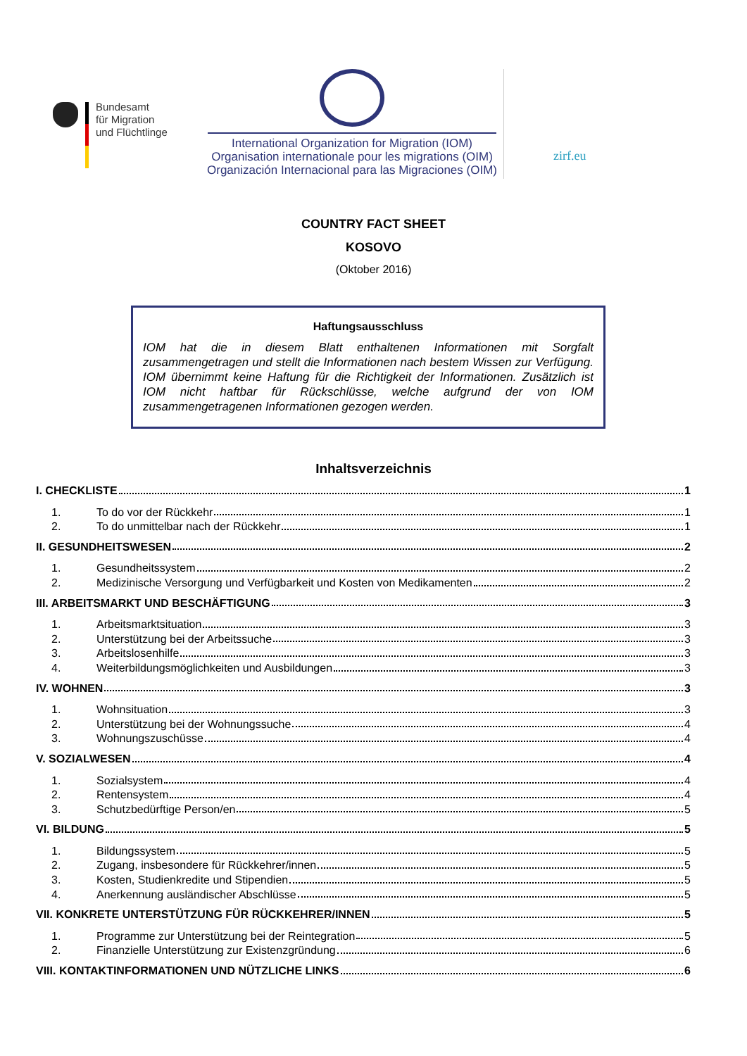Bundesamt
für Migration
und Flüchtlinge
International Organization for Migration (IOM)
Organisation internationale pour les migrations (OIM)
Organización Internacional para las Migraciones (OIM)
zirf.eu
COUNTRY FACT SHEET
KOSOVO
(Oktober 2016)
Haftungsausschluss
IOM hat die in diesem Blatt enthaltenen Informationen mit Sorgfalt zusammengetragen und stellt die Informationen nach bestem Wissen zur Verfügung. IOM übernimmt keine Haftung für die Richtigkeit der Informationen. Zusätzlich ist IOM nicht haftbar für Rückschlüsse, welche aufgrund der von IOM zusammengetragenen Informationen gezogen werden.
Inhaltsverzeichnis
I. CHECKLISTE 1
1. To do vor der Rückkehr 1
2. To do unmittelbar nach der Rückkehr 1
II. GESUNDHEITSWESEN 2
1. Gesundheitssystem 2
2. Medizinische Versorgung und Verfügbarkeit und Kosten von Medikamenten 2
III. ARBEITSMARKT UND BESCHÄFTIGUNG 3
1. Arbeitsmarktsituation 3
2. Unterstützung bei der Arbeitssuche 3
3. Arbeitslosenhilfe 3
4. Weiterbildungsmöglichkeiten und Ausbildungen 3
IV. WOHNEN 3
1. Wohnsituation 3
2. Unterstützung bei der Wohnungssuche 4
3. Wohnungszuschüsse 4
V. SOZIALWESEN 4
1. Sozialsystem 4
2. Rentensystem 4
3. Schutzbedürftige Person/en 5
VI. BILDUNG 5
1. Bildungssystem 5
2. Zugang, insbesondere für Rückkehrer/innen 5
3. Kosten, Studienkredite und Stipendien 5
4. Anerkennung ausländischer Abschlüsse 5
VII. KONKRETE UNTERSTÜTZUNG FÜR RÜCKKEHRER/INNEN 5
1. Programme zur Unterstützung bei der Reintegration 5
2. Finanzielle Unterstützung zur Existenzgründung 6
VIII. KONTAKTINFORMATIONEN UND NÜTZLICHE LINKS 6